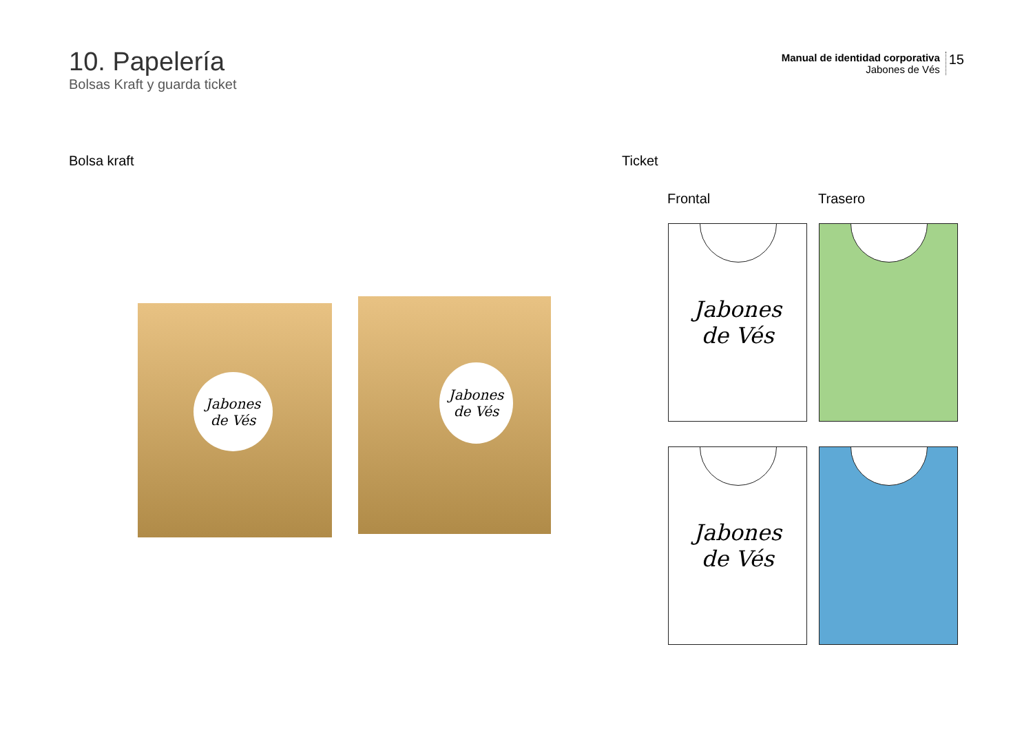10. Papelería
Bolsas Kraft y guarda ticket
Manual de identidad corporativa
Jabones de Vés
15
Bolsa kraft Ticket
Frontal Trasero
Jabones
de Vés
Jabones
de Vés
Jabones
de Vés
Jabones
de Vés